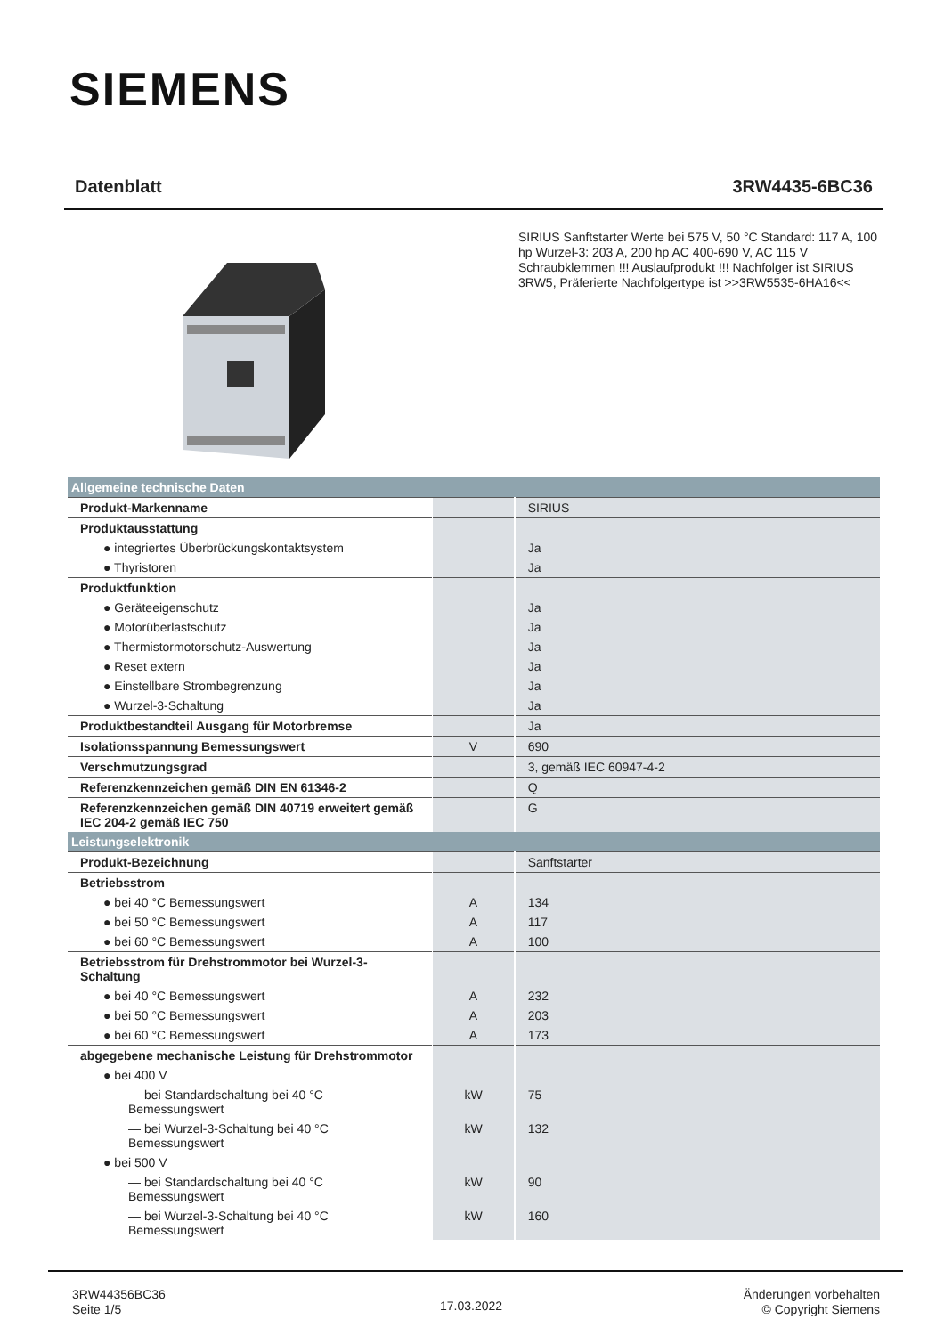SIEMENS
Datenblatt 3RW4435-6BC36
SIRIUS Sanftstarter Werte bei 575 V, 50 °C Standard: 117 A, 100 hp Wurzel-3: 203 A, 200 hp AC 400-690 V, AC 115 V Schraubklemmen !!! Auslaufprodukt !!! Nachfolger ist SIRIUS 3RW5, Präferierte Nachfolgertype ist >>3RW5535-6HA16<<
| Allgemeine technische Daten | | |
| --- | --- | --- |
| Produkt-Markenname | | SIRIUS |
| Produktausstattung | | |
| ● integriertes Überbrückungskontaktsystem | | Ja |
| ● Thyristoren | | Ja |
| Produktfunktion | | |
| ● Geräteeigenschutz | | Ja |
| ● Motorüberlastschutz | | Ja |
| ● Thermistormotorschutz-Auswertung | | Ja |
| ● Reset extern | | Ja |
| ● Einstellbare Strombegrenzung | | Ja |
| ● Wurzel-3-Schaltung | | Ja |
| Produktbestandteil Ausgang für Motorbremse | | Ja |
| Isolationsspannung Bemessungswert | V | 690 |
| Verschmutzungsgrad | | 3, gemäß IEC 60947-4-2 |
| Referenzkennzeichen gemäß DIN EN 61346-2 | | Q |
| Referenzkennzeichen gemäß DIN 40719 erweitert gemäß IEC 204-2 gemäß IEC 750 | | G |
| Leistungselektronik | | |
| Produkt-Bezeichnung | | Sanftstarter |
| Betriebsstrom | | |
| ● bei 40 °C Bemessungswert | A | 134 |
| ● bei 50 °C Bemessungswert | A | 117 |
| ● bei 60 °C Bemessungswert | A | 100 |
| Betriebsstrom für Drehstrommotor bei Wurzel-3-Schaltung | | |
| ● bei 40 °C Bemessungswert | A | 232 |
| ● bei 50 °C Bemessungswert | A | 203 |
| ● bei 60 °C Bemessungswert | A | 173 |
| abgegebene mechanische Leistung für Drehstrommotor | | |
| ● bei 400 V | | |
| — bei Standardschaltung bei 40 °C Bemessungswert | kW | 75 |
| — bei Wurzel-3-Schaltung bei 40 °C Bemessungswert | kW | 132 |
| ● bei 500 V | | |
| — bei Standardschaltung bei 40 °C Bemessungswert | kW | 90 |
| — bei Wurzel-3-Schaltung bei 40 °C Bemessungswert | kW | 160 |
3RW44356BC36
Seite 1/5
17.03.2022
Änderungen vorbehalten
© Copyright Siemens